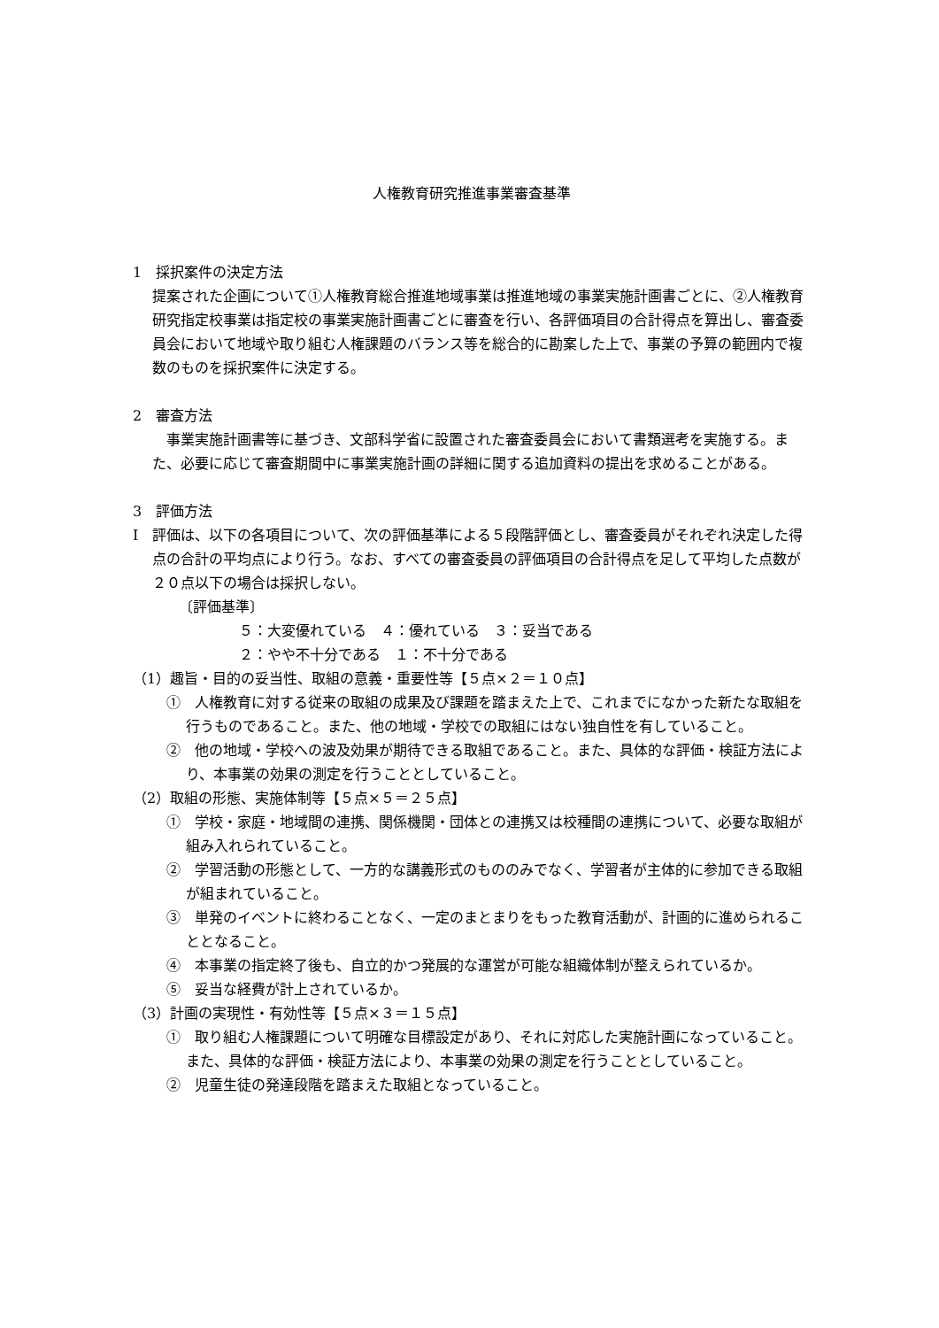人権教育研究推進事業審査基準
1　採択案件の決定方法
提案された企画について①人権教育総合推進地域事業は推進地域の事業実施計画書ごとに、②人権教育研究指定校事業は指定校の事業実施計画書ごとに審査を行い、各評価項目の合計得点を算出し、審査委員会において地域や取り組む人権課題のバランス等を総合的に勘案した上で、事業の予算の範囲内で複数のものを採択案件に決定する。
2　審査方法
　事業実施計画書等に基づき、文部科学省に設置された審査委員会において書類選考を実施する。また、必要に応じて審査期間中に事業実施計画の詳細に関する追加資料の提出を求めることがある。
3　評価方法
Ⅰ　評価は、以下の各項目について、次の評価基準による５段階評価とし、審査委員がそれぞれ決定した得点の合計の平均点により行う。なお、すべての審査委員の評価項目の合計得点を足して平均した点数が２０点以下の場合は採択しない。
〔評価基準〕
５：大変優れている　４：優れている　３：妥当である
２：やや不十分である　１：不十分である
（1）趣旨・目的の妥当性、取組の意義・重要性等【５点×２＝１０点】
①　人権教育に対する従来の取組の成果及び課題を踏まえた上で、これまでになかった新たな取組を行うものであること。また、他の地域・学校での取組にはない独自性を有していること。
②　他の地域・学校への波及効果が期待できる取組であること。また、具体的な評価・検証方法により、本事業の効果の測定を行うこととしていること。
（2）取組の形態、実施体制等【５点×５＝２５点】
①　学校・家庭・地域間の連携、関係機関・団体との連携又は校種間の連携について、必要な取組が組み入れられていること。
②　学習活動の形態として、一方的な講義形式のもののみでなく、学習者が主体的に参加できる取組が組まれていること。
③　単発のイベントに終わることなく、一定のまとまりをもった教育活動が、計画的に進められることとなること。
④　本事業の指定終了後も、自立的かつ発展的な運営が可能な組織体制が整えられているか。
⑤　妥当な経費が計上されているか。
（3）計画の実現性・有効性等【５点×３＝１５点】
①　取り組む人権課題について明確な目標設定があり、それに対応した実施計画になっていること。また、具体的な評価・検証方法により、本事業の効果の測定を行うこととしていること。
②　児童生徒の発達段階を踏まえた取組となっていること。